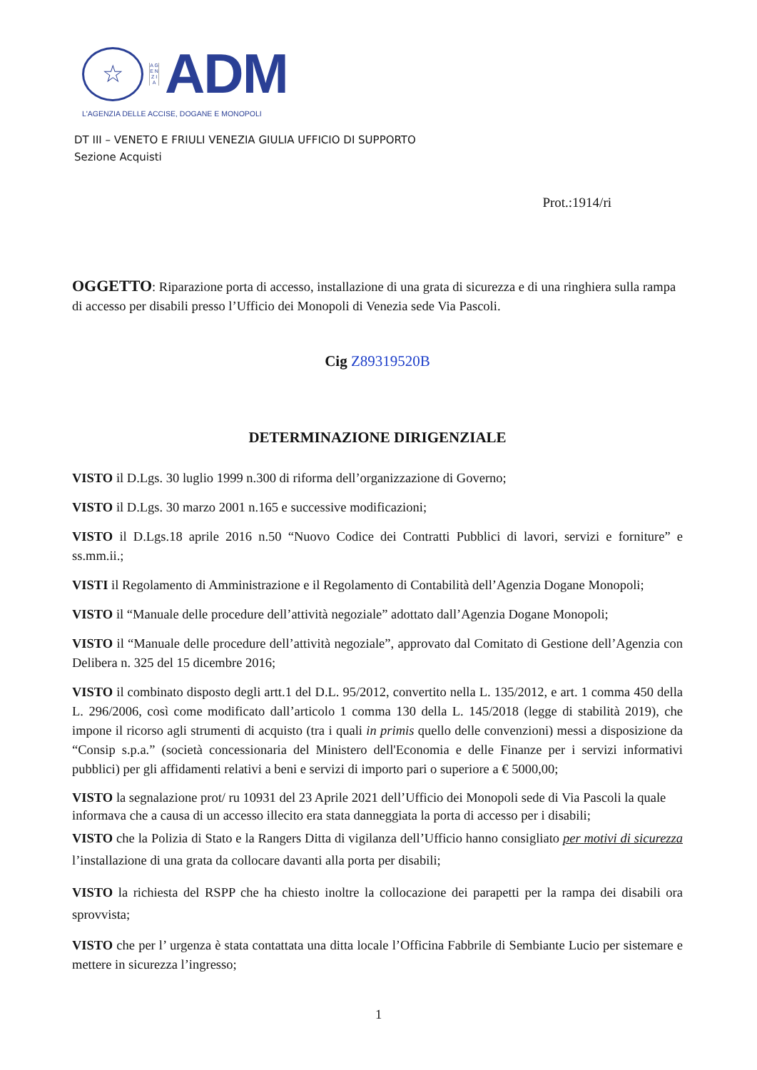☆
A G E N Z I A
ADM
L'AGENZIA DELLE ACCISE, DOGANE E MONOPOLI
DT III – VENETO E FRIULI VENEZIA GIULIA UFFICIO DI SUPPORTO
Sezione Acquisti
Prot.:1914/ri
OGGETTO: Riparazione porta di accesso, installazione di una grata di sicurezza e di una ringhiera sulla rampa di accesso per disabili presso l’Ufficio dei Monopoli di Venezia sede Via Pascoli.
Cig Z89319520B
DETERMINAZIONE DIRIGENZIALE
VISTO il D.Lgs. 30 luglio 1999 n.300 di riforma dell’organizzazione di Governo;
VISTO il D.Lgs. 30 marzo 2001 n.165 e successive modificazioni;
VISTO il D.Lgs.18 aprile 2016 n.50 “Nuovo Codice dei Contratti Pubblici di lavori, servizi e forniture” e ss.mm.ii.;
VISTI il Regolamento di Amministrazione e il Regolamento di Contabilità dell’Agenzia Dogane Monopoli;
VISTO il “Manuale delle procedure dell’attività negoziale” adottato dall’Agenzia Dogane Monopoli;
VISTO il “Manuale delle procedure dell’attività negoziale”, approvato dal Comitato di Gestione dell’Agenzia con Delibera n. 325 del 15 dicembre 2016;
VISTO il combinato disposto degli artt.1 del D.L. 95/2012, convertito nella L. 135/2012, e art. 1 comma 450 della L. 296/2006, così come modificato dall’articolo 1 comma 130 della L. 145/2018 (legge di stabilità 2019), che impone il ricorso agli strumenti di acquisto (tra i quali in primis quello delle convenzioni) messi a disposizione da “Consip s.p.a.” (società concessionaria del Ministero dell'Economia e delle Finanze per i servizi informativi pubblici) per gli affidamenti relativi a beni e servizi di importo pari o superiore a € 5000,00;
VISTO la segnalazione prot/ ru 10931 del 23 Aprile 2021 dell’Ufficio dei Monopoli sede di Via Pascoli la quale informava che a causa di un accesso illecito era stata danneggiata la porta di accesso per i disabili;
VISTO che la Polizia di Stato e la Rangers Ditta di vigilanza dell’Ufficio hanno consigliato per motivi di sicurezza l’installazione di una grata da collocare davanti alla porta per disabili;
VISTO la richiesta del RSPP che ha chiesto inoltre la collocazione dei parapetti per la rampa dei disabili ora sprovvista;
VISTO che per l’ urgenza è stata contattata una ditta locale l’Officina Fabbrile di Sembiante Lucio per sistemare e mettere in sicurezza l’ingresso;
1